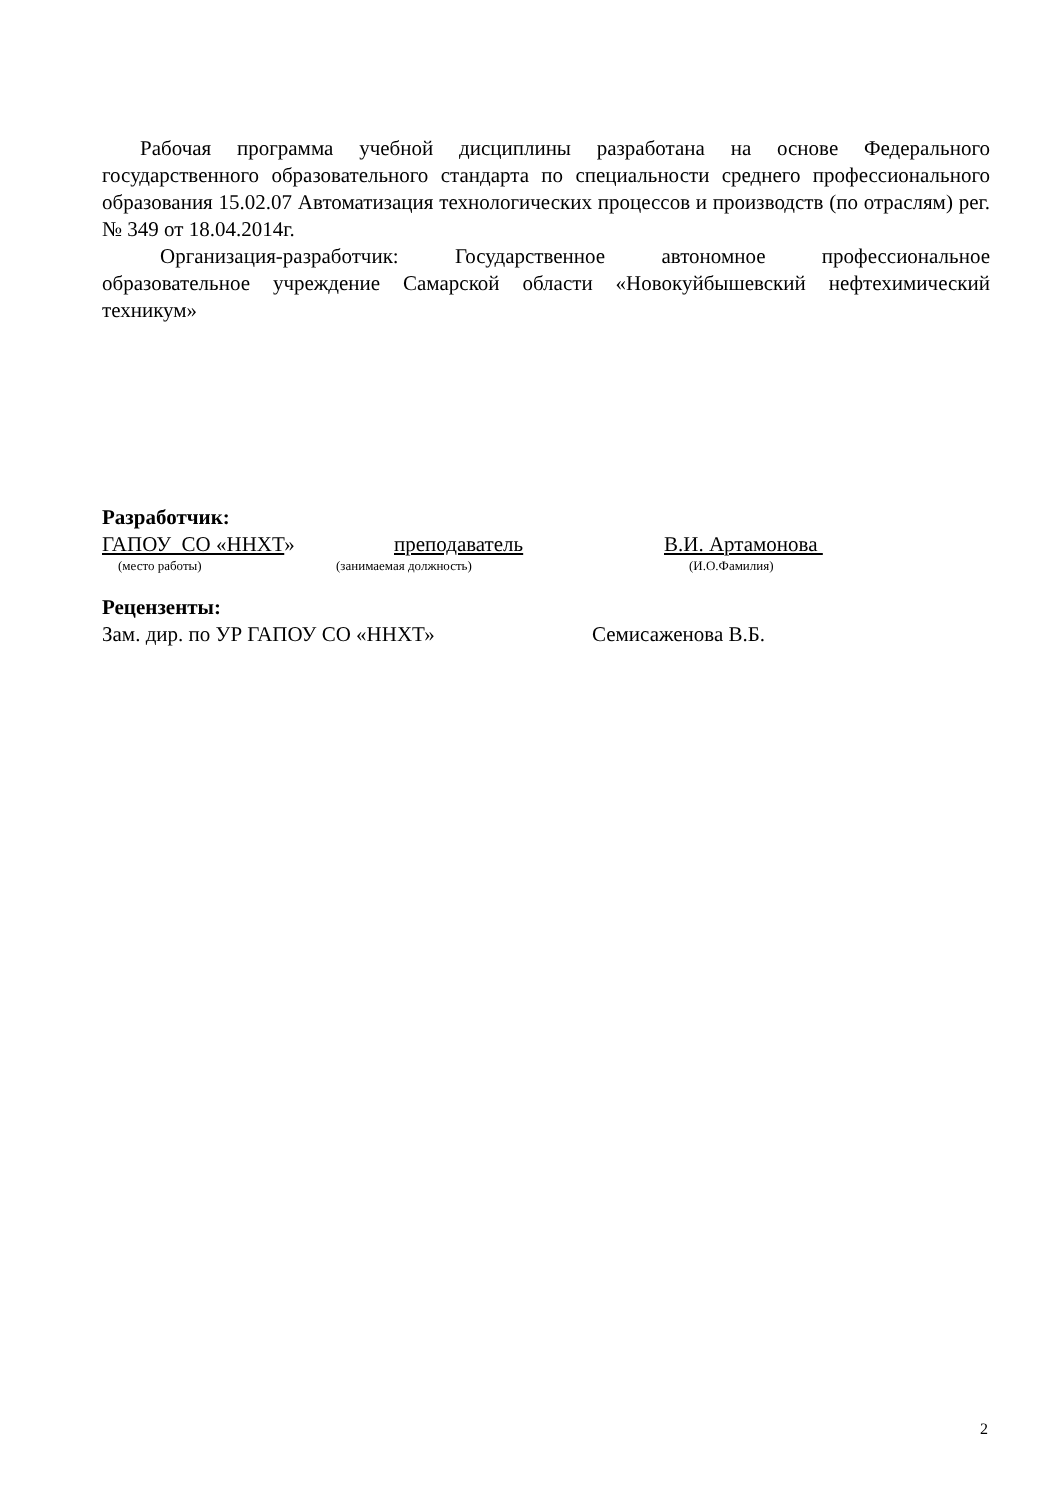Рабочая программа учебной дисциплины разработана на основе Федерального государственного образовательного стандарта по специальности среднего профессионального образования 15.02.07 Автоматизация технологических процессов и производств (по отраслям) рег. № 349 от 18.04.2014г.
Организация-разработчик: Государственное автономное профессиональное образовательное учреждение Самарской области «Новокуйбышевский нефтехимический техникум»
Разработчик:
ГАПОУ СО «ННХТ» преподаватель В.И. Артамонова
(место работы) (занимаемая должность) (И.О.Фамилия)
Рецензенты:
Зам. дир. по УР ГАПОУ СО «ННХТ» Семисаженова В.Б.
2